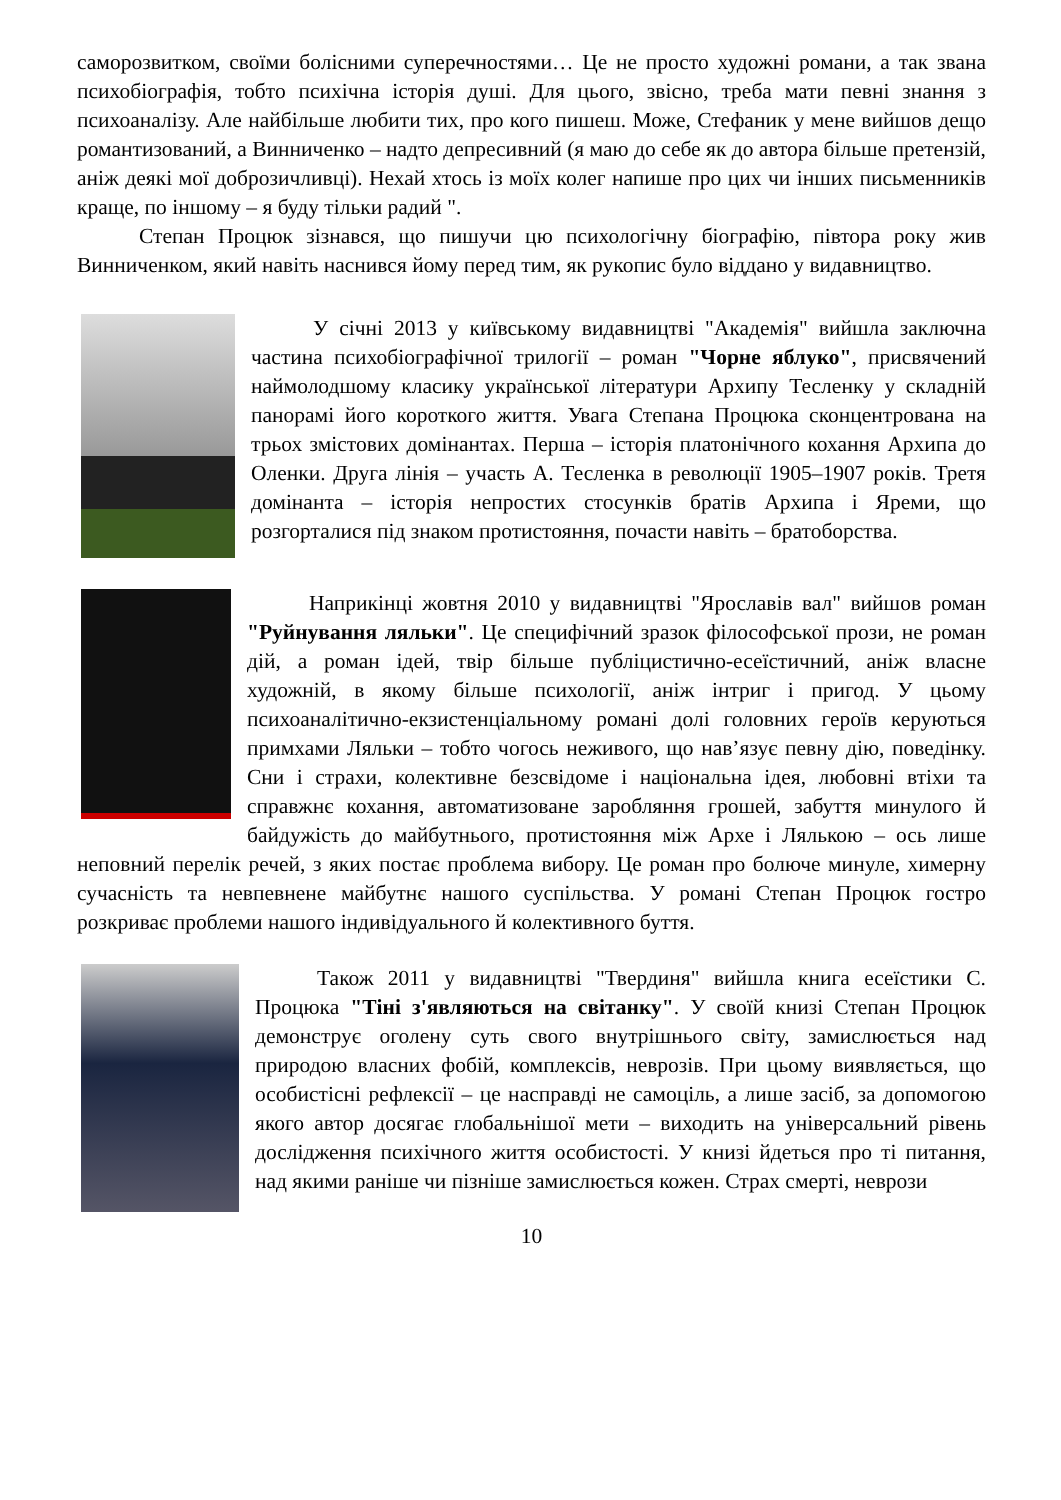саморозвитком, своїми болісними суперечностями… Це не просто художні романи, а так звана психобіографія, тобто психічна історія душі. Для цього, звісно, треба мати певні знання з психоаналізу. Але найбільше любити тих, про кого пишеш. Може, Стефаник у мене вийшов дещо романтизований, а Винниченко – надто депресивний (я маю до себе як до автора більше претензій, аніж деякі мої доброзичливці). Нехай хтось із моїх колег напише про цих чи інших письменників краще, по іншому – я буду тільки радий ".
Степан Процюк зізнався, що пишучи цю психологічну біографію, півтора року жив Винниченком, який навіть наснився йому перед тим, як рукопис було віддано у видавництво.
У січні 2013 у київському видавництві "Академія" вийшла заключна частина психобіографічної трилогії – роман "Чорне яблуко", присвячений наймолодшому класику української літератури Архипу Тесленку у складній панорамі його короткого життя. Увага Степана Процюка сконцентрована на трьох змістових домінантах. Перша – історія платонічного кохання Архипа до Оленки. Друга лінія – участь А. Тесленка в революції 1905–1907 років. Третя домінанта – історія непростих стосунків братів Архипа і Яреми, що розгорталися під знаком протистояння, почасти навіть – братоборства.
Наприкінці жовтня 2010 у видавництві "Ярославів вал" вийшов роман "Руйнування ляльки". Це специфічний зразок філософської прози, не роман дій, а роман ідей, твір більше публіцистично-есеїстичний, аніж власне художній, в якому більше психології, аніж інтриг і пригод. У цьому психоаналітично-екзистенціальному романі долі головних героїв керуються примхами Ляльки – тобто чогось неживого, що нав’язує певну дію, поведінку. Сни і страхи, колективне безсвідоме і національна ідея, любовні втіхи та справжнє кохання, автоматизоване заробляння грошей, забуття минулого й байдужість до майбутнього, протистояння між Архе і Лялькою – ось лише неповний перелік речей, з яких постає проблема вибору. Це роман про болюче минуле, химерну сучасність та невпевнене майбутнє нашого суспільства. У романі Степан Процюк гостро розкриває проблеми нашого індивідуального й колективного буття.
Також 2011 у видавництві "Твердиня" вийшла книга есеїстики С. Процюка "Тіні з'являються на світанку". У своїй книзі Степан Процюк демонструє оголену суть свого внутрішнього світу, замислюється над природою власних фобій, комплексів, неврозів. При цьому виявляється, що особистісні рефлексії – це насправді не самоціль, а лише засіб, за допомогою якого автор досягає глобальнішої мети – виходить на універсальний рівень дослідження психічного життя особистості. У книзі йдеться про ті питання, над якими раніше чи пізніше замислюється кожен. Страх смерті, неврози
10